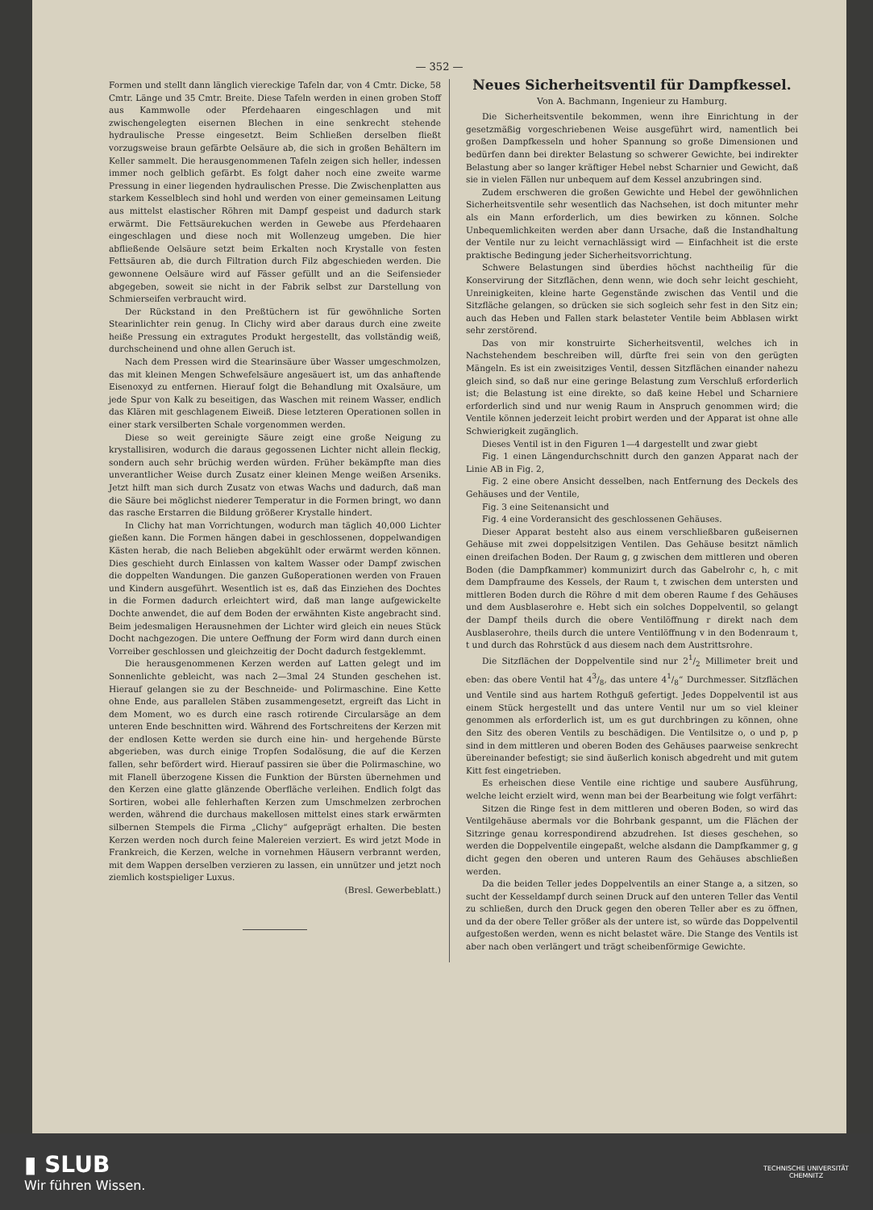— 352 —
Formen und stellt dann länglich viereckige Tafeln dar, von 4 Cmtr. Dicke, 58 Cmtr. Länge und 35 Cmtr. Breite. Diese Tafeln werden in einen groben Stoff aus Kammwolle oder Pferdehaaren eingeschlagen und mit zwischengelegten eisernen Blechen in eine senkrecht stehende hydraulische Presse eingesetzt. Beim Schließen derselben fließt vorzugsweise braun gefärbte Oelsäure ab, die sich in großen Behältern im Keller sammelt. Die herausgenommenen Tafeln zeigen sich heller, indessen immer noch gelblich gefärbt. Es folgt daher noch eine zweite warme Pressung in einer liegenden hydraulischen Presse. Die Zwischenplatten aus starkem Kesselblech sind hohl und werden von einer gemeinsamen Leitung aus mittelst elastischer Röhren mit Dampf gespeist und dadurch stark erwärmt. Die Fettsäurekuchen werden in Gewebe aus Pferdehaaren eingeschlagen und diese noch mit Wollenzeug umgeben. Die hier abfließende Oelsäure setzt beim Erkalten noch Krystalle von festen Fettsäuren ab, die durch Filtration durch Filz abgeschieden werden. Die gewonnene Oelsäure wird auf Fässer gefüllt und an die Seifensieder abgegeben, soweit sie nicht in der Fabrik selbst zur Darstellung von Schmierseifen verbraucht wird.
Der Rückstand in den Preßtüchern ist für gewöhnliche Sorten Stearinlichter rein genug. In Clichy wird aber daraus durch eine zweite heiße Pressung ein extragutes Produkt hergestellt, das vollständig weiß, durchscheinend und ohne allen Geruch ist.
Nach dem Pressen wird die Stearinsäure über Wasser umgeschmolzen, das mit kleinen Mengen Schwefelsäure angesäuert ist, um das anhaftende Eisenoxyd zu entfernen. Hierauf folgt die Behandlung mit Oxalsäure, um jede Spur von Kalk zu beseitigen, das Waschen mit reinem Wasser, endlich das Klären mit geschlagenem Eiweiß. Diese letzteren Operationen sollen in einer stark versilberten Schale vorgenommen werden.
Diese so weit gereinigte Säure zeigt eine große Neigung zu krystallisiren, wodurch die daraus gegossenen Lichter nicht allein fleckig, sondern auch sehr brüchig werden würden. Früher bekämpfte man dies unverantlicher Weise durch Zusatz einer kleinen Menge weißen Arseniks. Jetzt hilft man sich durch Zusatz von etwas Wachs und dadurch, daß man die Säure bei möglichst niederer Temperatur in die Formen bringt, wo dann das rasche Erstarren die Bildung größerer Krystalle hindert.
In Clichy hat man Vorrichtungen, wodurch man täglich 40,000 Lichter gießen kann. Die Formen hängen dabei in geschlossenen, doppelwandigen Kästen herab, die nach Belieben abgekühlt oder erwärmt werden können. Dies geschieht durch Einlassen von kaltem Wasser oder Dampf zwischen die doppelten Wandungen. Die ganzen Gußoperationen werden von Frauen und Kindern ausgeführt. Wesentlich ist es, daß das Einziehen des Dochtes in die Formen dadurch erleichtert wird, daß man lange aufgewickelte Dochte anwendet, die auf dem Boden der erwähnten Kiste angebracht sind. Beim jedesmaligen Herausnehmen der Lichter wird gleich ein neues Stück Docht nachgezogen. Die untere Oeffnung der Form wird dann durch einen Vorreiber geschlossen und gleichzeitig der Docht dadurch festgeklemmt.
Die herausgenommenen Kerzen werden auf Latten gelegt und im Sonnenlichte gebleicht, was nach 2—3mal 24 Stunden geschehen ist. Hierauf gelangen sie zu der Beschneide- und Polirmaschine. Eine Kette ohne Ende, aus parallelen Stäben zusammengesetzt, ergreift das Licht in dem Moment, wo es durch eine rasch rotirende Circularsäge an dem unteren Ende beschnitten wird. Während des Fortschreitens der Kerzen mit der endlosen Kette werden sie durch eine hin- und hergehende Bürste abgerieben, was durch einige Tropfen Sodalösung, die auf die Kerzen fallen, sehr befördert wird. Hierauf passiren sie über die Polirmaschine, wo mit Flanell überzogene Kissen die Funktion der Bürsten übernehmen und den Kerzen eine glatte glänzende Oberfläche verleihen. Endlich folgt das Sortiren, wobei alle fehlerhaften Kerzen zum Umschmelzen zerbrochen werden, während die durchaus makellosen mittelst eines stark erwärmten silbernen Stempels die Firma „Clichy“ aufgeprägt erhalten. Die besten Kerzen werden noch durch feine Malereien verziert. Es wird jetzt Mode in Frankreich, die Kerzen, welche in vornehmen Häusern verbrannt werden, mit dem Wappen derselben verzieren zu lassen, ein unnützer und jetzt noch ziemlich kostspieliger Luxus.
(Bresl. Gewerbeblatt.)
Neues Sicherheitsventil für Dampfkessel.
Von A. Bachmann, Ingenieur zu Hamburg.
Die Sicherheitsventile bekommen, wenn ihre Einrichtung in der gesetzmäßig vorgeschriebenen Weise ausgeführt wird, namentlich bei großen Dampfkesseln und hoher Spannung so große Dimensionen und bedürfen dann bei direkter Belastung so schwerer Gewichte, bei indirekter Belastung aber so langer kräftiger Hebel nebst Scharnier und Gewicht, daß sie in vielen Fällen nur unbequem auf dem Kessel anzubringen sind.
Zudem erschweren die großen Gewichte und Hebel der gewöhnlichen Sicherheitsventile sehr wesentlich das Nachsehen, ist doch mitunter mehr als ein Mann erforderlich, um dies bewirken zu können. Solche Unbequemlichkeiten werden aber dann Ursache, daß die Instandhaltung der Ventile nur zu leicht vernachlässigt wird — Einfachheit ist die erste praktische Bedingung jeder Sicherheitsvorrichtung.
Schwere Belastungen sind überdies höchst nachtheilig für die Konservirung der Sitzflächen, denn wenn, wie doch sehr leicht geschieht, Unreinigkeiten, kleine harte Gegenstände zwischen das Ventil und die Sitzfläche gelangen, so drücken sie sich sogleich sehr fest in den Sitz ein; auch das Heben und Fallen stark belasteter Ventile beim Abblasen wirkt sehr zerstörend.
Das von mir konstruirte Sicherheitsventil, welches ich in Nachstehendem beschreiben will, dürfte frei sein von den gerügten Mängeln. Es ist ein zweisitziges Ventil, dessen Sitzflächen einander nahezu gleich sind, so daß nur eine geringe Belastung zum Verschluß erforderlich ist; die Belastung ist eine direkte, so daß keine Hebel und Scharniere erforderlich sind und nur wenig Raum in Anspruch genommen wird; die Ventile können jederzeit leicht probirt werden und der Apparat ist ohne alle Schwierigkeit zugänglich.
Dieses Ventil ist in den Figuren 1—4 dargestellt und zwar giebt
Fig. 1 einen Längendurchschnitt durch den ganzen Apparat nach der Linie AB in Fig. 2,
Fig. 2 eine obere Ansicht desselben, nach Entfernung des Deckels des Gehäuses und der Ventile,
Fig. 3 eine Seitenansicht und
Fig. 4 eine Vorderansicht des geschlossenen Gehäuses.
Dieser Apparat besteht also aus einem verschließbaren gußeisernen Gehäuse mit zwei doppelsitzigen Ventilen. Das Gehäuse besitzt nämlich einen dreifachen Boden. Der Raum g, g zwischen dem mittleren und oberen Boden (die Dampfkammer) kommunizirt durch das Gabelrohr c, h, c mit dem Dampfraume des Kessels, der Raum t, t zwischen dem untersten und mittleren Boden durch die Röhre d mit dem oberen Raume f des Gehäuses und dem Ausblaserohre e. Hebt sich ein solches Doppelventil, so gelangt der Dampf theils durch die obere Ventilöffnung r direkt nach dem Ausblaserohre, theils durch die untere Ventilöffnung v in den Bodenraum t, t und durch das Rohrstück d aus diesem nach dem Austrittsrohre.
Die Sitzflächen der Doppelventile sind nur 21/2 Millimeter breit und eben: das obere Ventil hat 43/8, das untere 41/8“ Durchmesser. Sitzflächen und Ventile sind aus hartem Rothguß gefertigt. Jedes Doppelventil ist aus einem Stück hergestellt und das untere Ventil nur um so viel kleiner genommen als erforderlich ist, um es gut durchbringen zu können, ohne den Sitz des oberen Ventils zu beschädigen. Die Ventilsitze o, o und p, p sind in dem mittleren und oberen Boden des Gehäuses paarweise senkrecht übereinander befestigt; sie sind äußerlich konisch abgedreht und mit gutem Kitt fest eingetrieben.
Es erheischen diese Ventile eine richtige und saubere Ausführung, welche leicht erzielt wird, wenn man bei der Bearbeitung wie folgt verfährt:
Sitzen die Ringe fest in dem mittleren und oberen Boden, so wird das Ventilgehäuse abermals vor die Bohrbank gespannt, um die Flächen der Sitzringe genau korrespondirend abzudrehen. Ist dieses geschehen, so werden die Doppelventile eingepaßt, welche alsdann die Dampfkammer g, g dicht gegen den oberen und unteren Raum des Gehäuses abschließen werden.
Da die beiden Teller jedes Doppelventils an einer Stange a, a sitzen, so sucht der Kesseldampf durch seinen Druck auf den unteren Teller das Ventil zu schließen, durch den Druck gegen den oberen Teller aber es zu öffnen, und da der obere Teller größer als der untere ist, so würde das Doppelventil aufgestoßen werden, wenn es nicht belastet wäre. Die Stange des Ventils ist aber nach oben verlängert und trägt scheibenförmige Gewichte.
▮ SLUB
Wir führen Wissen.
TECHNISCHE UNIVERSITÄT
CHEMNITZ